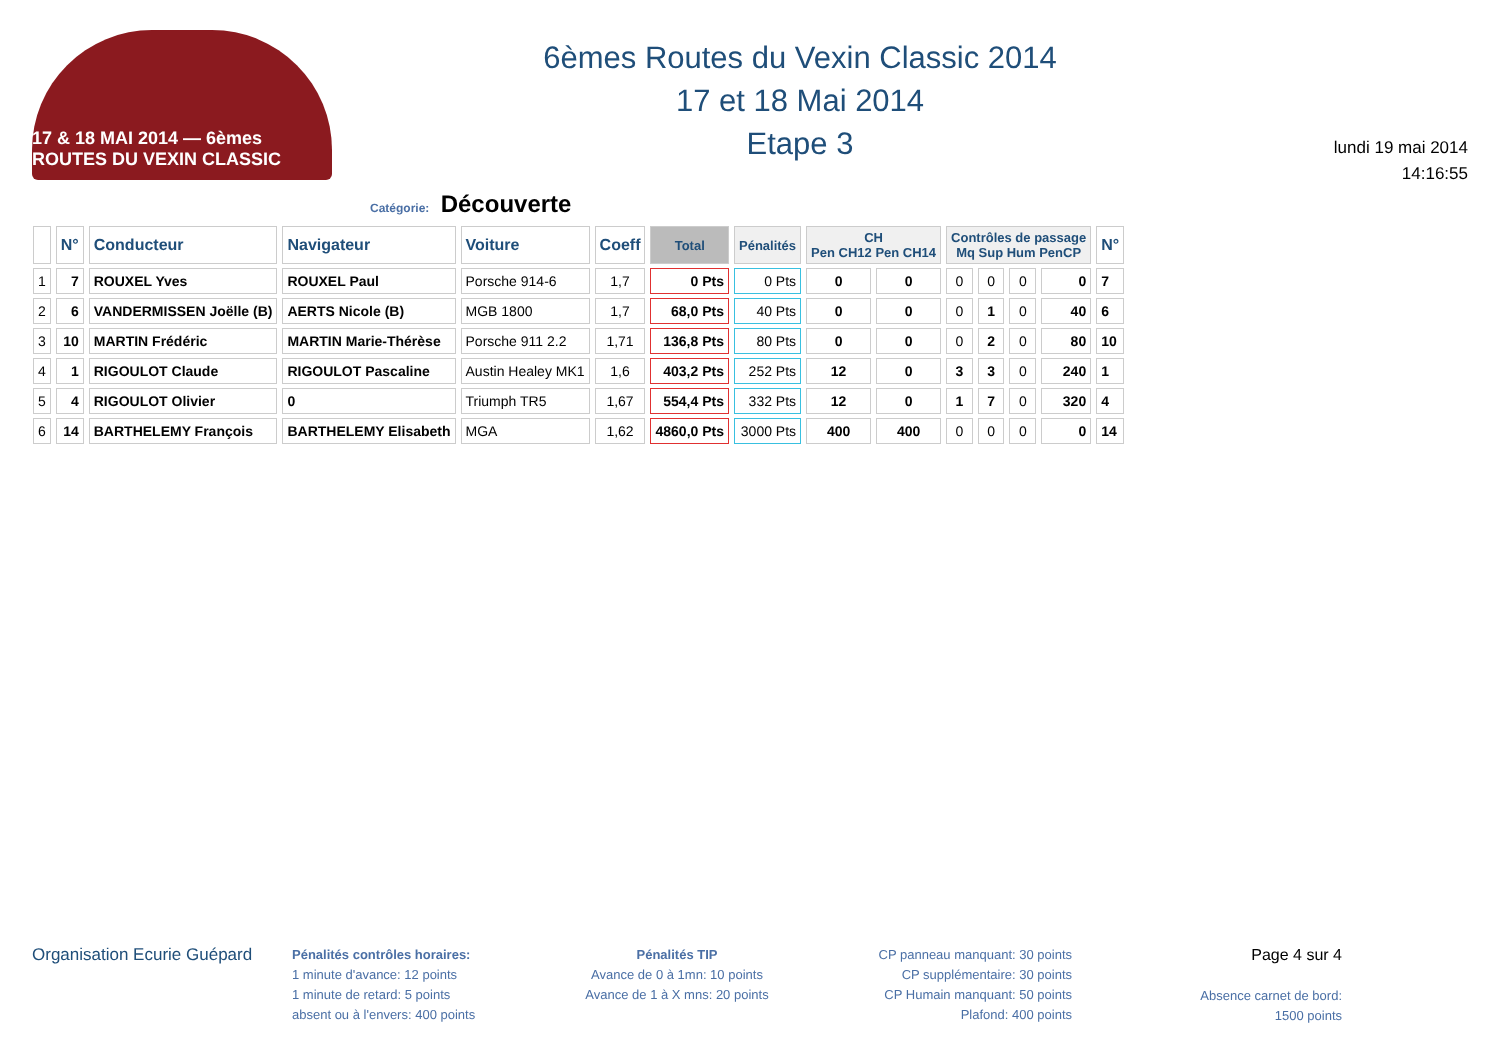17 & 18 MAI 2014 — 6èmes ROUTES DU VEXIN CLASSIC
6èmes Routes du Vexin Classic 2014
17 et 18 Mai 2014
Etape 3
lundi 19 mai 2014
14:16:55
Catégorie: Découverte
| | N° | Conducteur | Navigateur | Voiture | Coeff | Total | Pénalités | CH Pen CH12 Pen CH14 | | Contrôles de passage Mq Sup Hum PenCP | | | | N° |
| --- | --- | --- | --- | --- | --- | --- | --- | --- | --- | --- | --- | --- | --- | --- |
| 1 | 7 | ROUXEL Yves | ROUXEL Paul | Porsche 914-6 | 1,7 | 0 Pts | 0 Pts | 0 | 0 | 0 | 0 | 0 | 0 | 7 |
| 2 | 6 | VANDERMISSEN Joëlle (B) | AERTS Nicole (B) | MGB 1800 | 1,7 | 68,0 Pts | 40 Pts | 0 | 0 | 0 | 1 | 0 | 40 | 6 |
| 3 | 10 | MARTIN Frédéric | MARTIN Marie-Thérèse | Porsche 911 2.2 | 1,71 | 136,8 Pts | 80 Pts | 0 | 0 | 0 | 2 | 0 | 80 | 10 |
| 4 | 1 | RIGOULOT Claude | RIGOULOT Pascaline | Austin Healey MK1 | 1,6 | 403,2 Pts | 252 Pts | 12 | 0 | 3 | 3 | 0 | 240 | 1 |
| 5 | 4 | RIGOULOT Olivier | 0 | Triumph TR5 | 1,67 | 554,4 Pts | 332 Pts | 12 | 0 | 1 | 7 | 0 | 320 | 4 |
| 6 | 14 | BARTHELEMY François | BARTHELEMY Elisabeth | MGA | 1,62 | 4860,0 Pts | 3000 Pts | 400 | 400 | 0 | 0 | 0 | 0 | 14 |
Organisation Ecurie Guépard
Pénalités contrôles horaires:
1 minute d'avance: 12 points
1 minute de retard: 5 points
absent ou à l'envers: 400 points
Pénalités TIP
Avance de 0 à 1mn: 10 points
Avance de 1 à X mns: 20 points
CP panneau manquant: 30 points
CP supplémentaire: 30 points
CP Humain manquant: 50 points
Plafond: 400 points
Page 4 sur 4
Absence carnet de bord:
1500 points